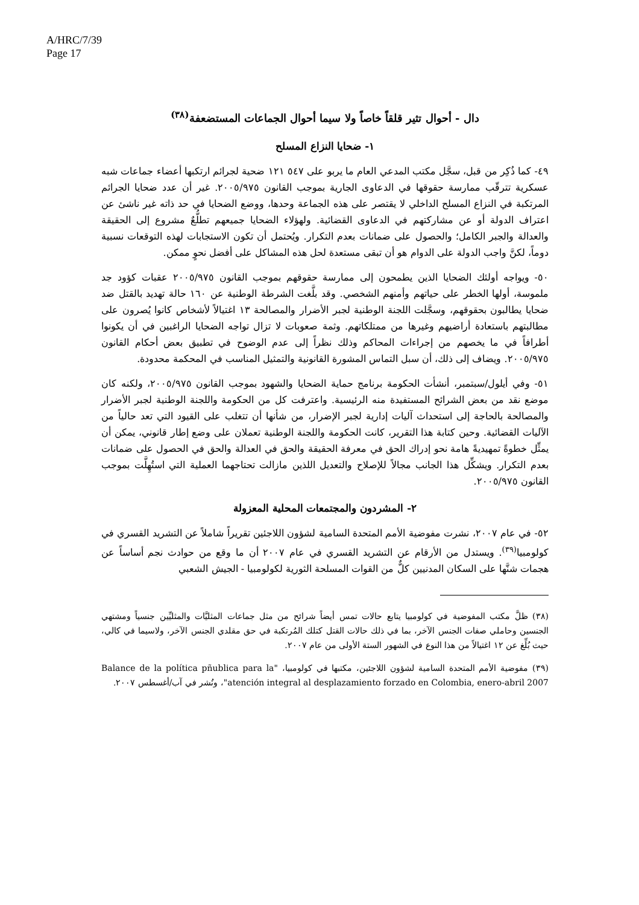A/HRC/7/39
Page 17
دال - أحوال تثير قلقاً خاصاً ولا سيما أحوال الجماعات المستضعفة<sup>(٣٨)</sup>
١- ضحايا النزاع المسلح
٤٩- كما ذُكِر من قبل، سجَّل مكتب المدعي العام ما يربو على ٥٤٧ ١٢١ ضحية لجرائم ارتكبها أعضاء جماعات شبه عسكرية تترقّب ممارسة حقوقها في الدعاوى الجارية بموجب القانون ٢٠٠٥/٩٧٥. غير أن عدد ضحايا الجرائم المرتكبة في النزاع المسلح الداخلي لا يقتصر على هذه الجماعة وحدها، ووضع الضحايا في حد ذاته غير ناشئ عن اعتراف الدولة أو عن مشاركتهم في الدعاوى القضائية. ولهؤلاء الضحايا جميعهم تطلُّعٌ مشروع إلى الحقيقة والعدالة والجبر الكامل؛ والحصول على ضمانات بعدم التكرار. ويُحتمل أن تكون الاستجابات لهذه التوقعات نسبية دوماً، لكنَّ واجب الدولة على الدوام هو أن تبقى مستعدة لحل هذه المشاكل على أفضل نحوٍ ممكن.
٥٠- ويواجه أولئك الضحايا الذين يطمحون إلى ممارسة حقوقهم بموجب القانون ٢٠٠٥/٩٧٥ عقبات كؤود جد ملموسة، أولها الخطر على حياتهم وأمنهم الشخصي. وقد بلَّغت الشرطة الوطنية عن ١٦٠ حالة تهديد بالقتل ضد ضحايا يطالبون بحقوقهم، وسجَّلت اللجنة الوطنية لجبر الأضرار والمصالحة ١٣ اغتيالاً لأشخاص كانوا يُصرون على مطالبتهم باستعادة أراضيهم وغيرها من ممتلكاتهم. وثمة صعوبات لا تزال تواجه الضحايا الراغبين في أن يكونوا أطرافاً في ما يخصهم من إجراءات المحاكم وذلك نظراً إلى عدم الوضوح في تطبيق بعض أحكام القانون ٢٠٠٥/٩٧٥. ويضاف إلى ذلك، أن سبل التماس المشورة القانونية والتمثيل المناسب في المحكمة محدودة.
٥١- وفي أيلول/سبتمبر، أنشأت الحكومة برنامج حماية الضحايا والشهود بموجب القانون ٢٠٠٥/٩٧٥، ولكنه كان موضع نقد من بعض الشرائح المستفيدة منه الرئيسية. واعترفت كل من الحكومة واللجنة الوطنية لجبر الأضرار والمصالحة بالحاجة إلى استحداث آليات إدارية لجبر الإضرار، من شأنها أن تتغلب على القيود التي تعد حالياً من الآليات القضائية. وحين كتابة هذا التقرير، كانت الحكومة واللجنة الوطنية تعملان على وضع إطار قانوني، يمكن أن يمثِّل خطوةً تمهيديةً هامة نحو إدراك الحق في معرفة الحقيقة والحق في العدالة والحق في الحصول على ضمانات بعدم التكرار. ويشكِّل هذا الجانب مجالاً للإصلاح والتعديل اللذين مازالت تحتاجهما العملية التي استُهِلَّت بموجب القانون ٢٠٠٥/٩٧٥.
٢- المشردون والمجتمعات المحلية المعزولة
٥٢- في عام ٢٠٠٧، نشرت مفوضية الأمم المتحدة السامية لشؤون اللاجئين تقريراً شاملاً عن التشريد القسري في كولومبيا<sup>(٣٩)</sup>. ويستدل من الأرقام عن التشريد القسري في عام ٢٠٠٧ أن ما وقع من حوادث نجم أساساً عن هجمات شنَّها على السكان المدنيين كلٌّ من القوات المسلحة الثورية لكولومبيا - الجيش الشعبي
(٣٨) ظلَّ مكتب المفوضية في كولومبيا يتابع حالات تمس أيضاً شرائح من مثل جماعات المثليَّات والمثليِّين جنسياً ومشتهي الجنسين وحاملي صفات الجنس الآخر، بما في ذلك حالات القتل كتلك المُرتكبة في حق مقلدي الجنس الآخر، ولاسيما في كالي، حيث بُلِّغ عن ١٢ اغتيالاً من هذا النوع في الشهور الستة الأولى من عام ٢٠٠٧.
(٣٩) مفوضية الأمم المتحدة السامية لشؤون اللاجئين، مكتبها في كولومبيا، "Balance de la política pñublica para la atención integral al desplazamiento forzado en Colombia, enero-abril 2007"، ونُشر في آب/أغسطس ٢٠٠٧.